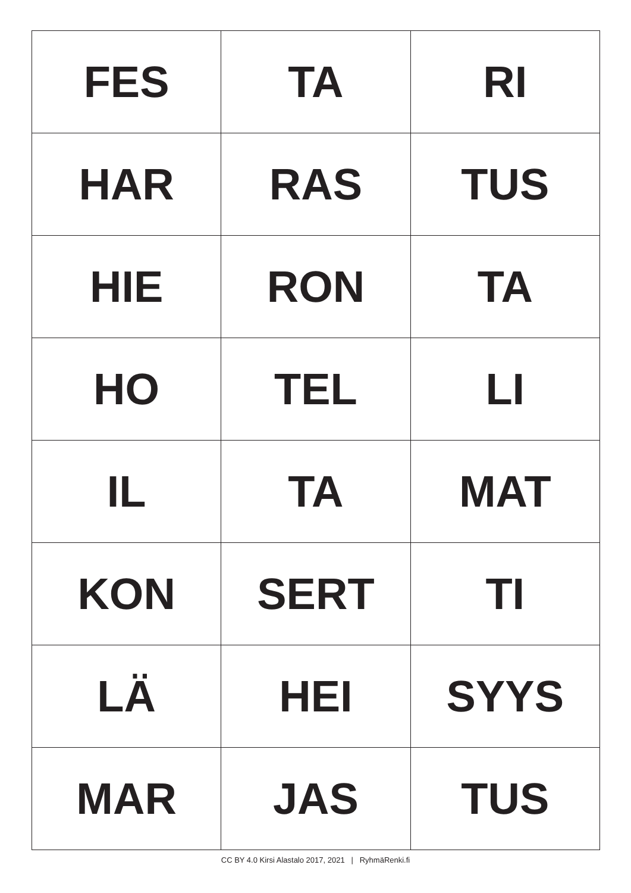| FES | TA | RI |
| HAR | RAS | TUS |
| HIE | RON | TA |
| HO | TEL | LI |
| IL | TA | MAT |
| KON | SERT | TI |
| LÄ | HEI | SYYS |
| MAR | JAS | TUS |
CC BY 4.0 Kirsi Alastalo 2017, 2021 | RyhmäRenki.fi